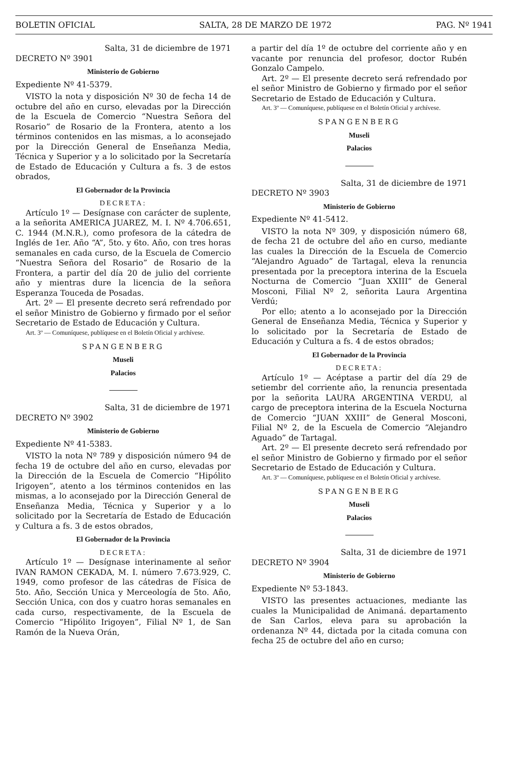BOLETIN OFICIAL SALTA, 28 DE MARZO DE 1972 PAG. Nº 1941
Salta, 31 de diciembre de 1971
DECRETO Nº 3901
Ministerio de Gobierno
Expediente Nº 41-5379.
VISTO la nota y disposición Nº 30 de fecha 14 de octubre del año en curso, elevadas por la Dirección de la Escuela de Comercio “Nuestra Señora del Rosario” de Rosario de la Frontera, atento a los términos contenidos en las mismas, a lo aconsejado por la Dirección General de Enseñanza Media, Técnica y Superior y a lo solicitado por la Secretaría de Estado de Educación y Cultura a fs. 3 de estos obrados,
El Gobernador de la Provincia
DECRETA:
Artículo 1º — Desígnase con carácter de suplente, a la señorita AMERICA JUAREZ, M. I. Nº 4.706.651, C. 1944 (M.N.R.), como profesora de la cátedra de Inglés de 1er. Año “A”, 5to. y 6to. Año, con tres horas semanales en cada curso, de la Escuela de Comercio “Nuestra Señora del Rosario” de Rosario de la Frontera, a partir del día 20 de julio del corriente año y mientras dure la licencia de la señora Esperanza Touceda de Posadas.
Art. 2º — El presente decreto será refrendado por el señor Ministro de Gobierno y firmado por el señor Secretario de Estado de Educación y Cultura.
Art. 3º — Comuníquese, publíquese en el Boletín Oficial y archívese.
SPANGENBERG
Museli
Palacios
Salta, 31 de diciembre de 1971
DECRETO Nº 3902
Ministerio de Gobierno
Expediente Nº 41-5383.
VISTO la nota Nº 789 y disposición número 94 de fecha 19 de octubre del año en curso, elevadas por la Dirección de la Escuela de Comercio “Hipólito Irigoyen”, atento a los términos contenidos en las mismas, a lo aconsejado por la Dirección General de Enseñanza Media, Técnica y Superior y a lo solicitado por la Secretaría de Estado de Educación y Cultura a fs. 3 de estos obrados,
El Gobernador de la Provincia
DECRETA:
Artículo 1º — Desígnase interinamente al señor IVAN RAMON CEKADA, M. I. número 7.673.929, C. 1949, como profesor de las cátedras de Física de 5to. Año, Sección Unica y Merceología de 5to. Año, Sección Unica, con dos y cuatro horas semanales en cada curso, respectivamente, de la Escuela de Comercio “Hipólito Irigoyen”, Filial Nº 1, de San Ramón de la Nueva Orán,
a partir del día 1º de octubre del corriente año y en vacante por renuncia del profesor, doctor Rubén Gonzalo Campelo.
Art. 2º — El presente decreto será refrendado por el señor Ministro de Gobierno y firmado por el señor Secretario de Estado de Educación y Cultura.
Art. 3º — Comuníquese, publíquese en el Boletín Oficial y archívese.
SPANGENBERG
Museli
Palacios
Salta, 31 de diciembre de 1971
DECRETO Nº 3903
Ministerio de Gobierno
Expediente Nº 41-5412.
VISTO la nota Nº 309, y disposición número 68, de fecha 21 de octubre del año en curso, mediante las cuales la Dirección de la Escuela de Comercio “Alejandro Aguado” de Tartagal, eleva la renuncia presentada por la preceptora interina de la Escuela Nocturna de Comercio “Juan XXIII” de General Mosconi, Filial Nº 2, señorita Laura Argentina Verdú;
Por ello; atento a lo aconsejado por la Dirección General de Enseñanza Media, Técnica y Superior y lo solicitado por la Secretaría de Estado de Educación y Cultura a fs. 4 de estos obrados;
El Gobernador de la Provincia
DECRETA:
Artículo 1º — Acéptase a partir del día 29 de setiembr del corriente año, la renuncia presentada por la señorita LAURA ARGENTINA VERDU, al cargo de preceptora interina de la Escuela Nocturna de Comercio “JUAN XXIII” de General Mosconi, Filial Nº 2, de la Escuela de Comercio “Alejandro Aguado” de Tartagal.
Art. 2º — El presente decreto será refrendado por el señor Ministro de Gobierno y firmado por el señor Secretario de Estado de Educación y Cultura.
Art. 3º — Comuníquese, publíquese en el Boletín Oficial y archívese.
SPANGENBERG
Museli
Palacios
Salta, 31 de diciembre de 1971
DECRETO Nº 3904
Ministerio de Gobierno
Expediente Nº 53-1843.
VISTO las presentes actuaciones, mediante las cuales la Municipalidad de Animaná. departamento de San Carlos, eleva para su aprobación la ordenanza Nº 44, dictada por la citada comuna con fecha 25 de octubre del año en curso;